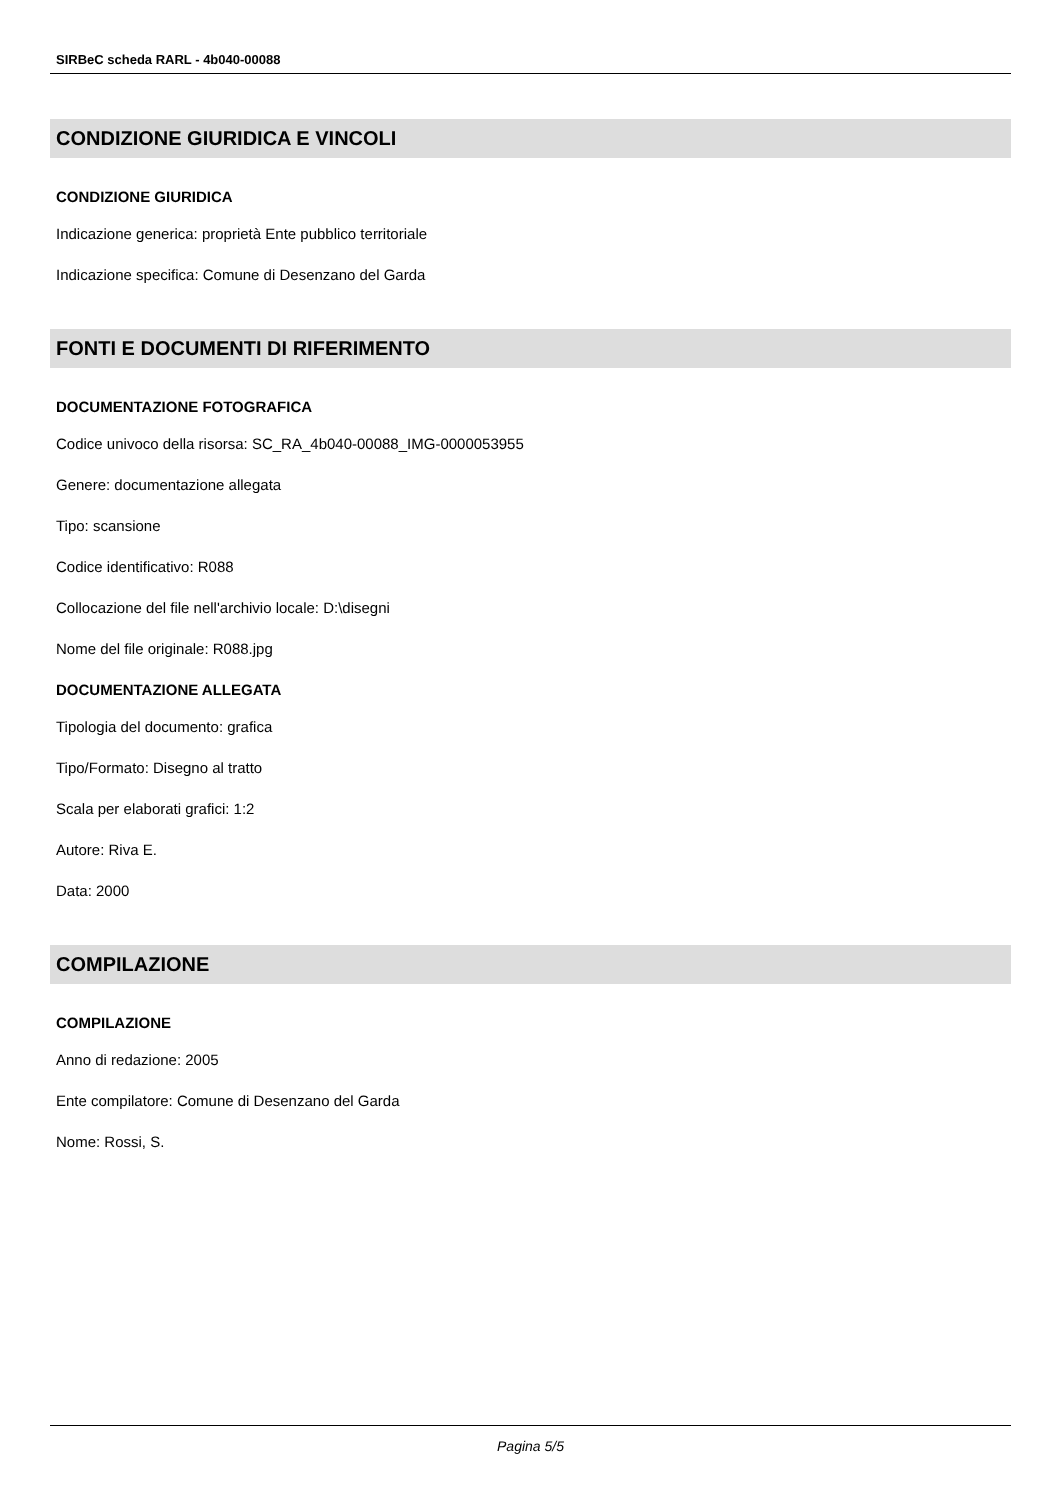SIRBeC scheda RARL - 4b040-00088
CONDIZIONE GIURIDICA E VINCOLI
CONDIZIONE GIURIDICA
Indicazione generica: proprietà Ente pubblico territoriale
Indicazione specifica: Comune di Desenzano del Garda
FONTI E DOCUMENTI DI RIFERIMENTO
DOCUMENTAZIONE FOTOGRAFICA
Codice univoco della risorsa: SC_RA_4b040-00088_IMG-0000053955
Genere: documentazione allegata
Tipo: scansione
Codice identificativo: R088
Collocazione del file nell'archivio locale: D:\disegni
Nome del file originale: R088.jpg
DOCUMENTAZIONE ALLEGATA
Tipologia del documento: grafica
Tipo/Formato: Disegno al tratto
Scala per elaborati grafici: 1:2
Autore: Riva E.
Data: 2000
COMPILAZIONE
COMPILAZIONE
Anno di redazione: 2005
Ente compilatore: Comune di Desenzano del Garda
Nome: Rossi, S.
Pagina 5/5